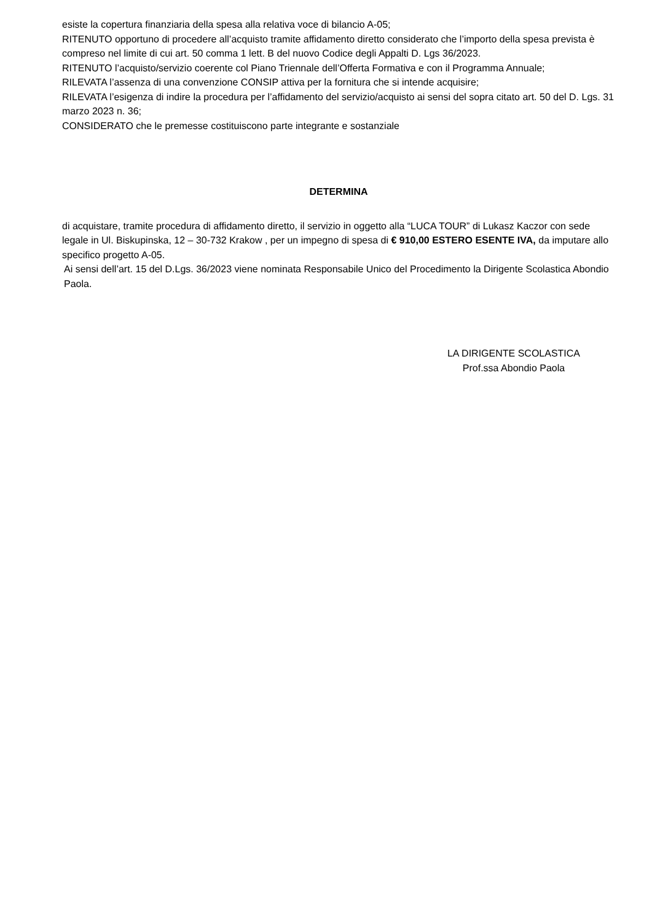esiste la copertura finanziaria della spesa alla relativa voce di bilancio A-05;
RITENUTO opportuno di procedere all’acquisto tramite affidamento diretto considerato che l’importo della spesa prevista è compreso nel limite di cui art. 50 comma 1 lett. B del nuovo Codice degli Appalti D. Lgs 36/2023.
RITENUTO l’acquisto/servizio coerente col Piano Triennale dell’Offerta Formativa e con il Programma Annuale;
RILEVATA l’assenza di una convenzione CONSIP attiva per la fornitura che si intende acquisire;
RILEVATA l’esigenza di indire la procedura per l’affidamento del servizio/acquisto ai sensi del sopra citato art. 50 del D. Lgs. 31 marzo 2023 n. 36;
CONSIDERATO che le premesse costituiscono parte integrante e sostanziale
DETERMINA
di acquistare, tramite procedura di affidamento diretto, il servizio in oggetto alla “LUCA TOUR” di Lukasz Kaczor con sede legale in Ul. Biskupinska, 12 – 30-732 Krakow , per un impegno di spesa di € 910,00 ESTERO ESENTE IVA, da imputare allo specifico progetto A-05.
Ai sensi dell’art. 15 del D.Lgs. 36/2023 viene nominata Responsabile Unico del Procedimento la Dirigente Scolastica Abondio Paola.
LA DIRIGENTE SCOLASTICA
Prof.ssa Abondio Paola